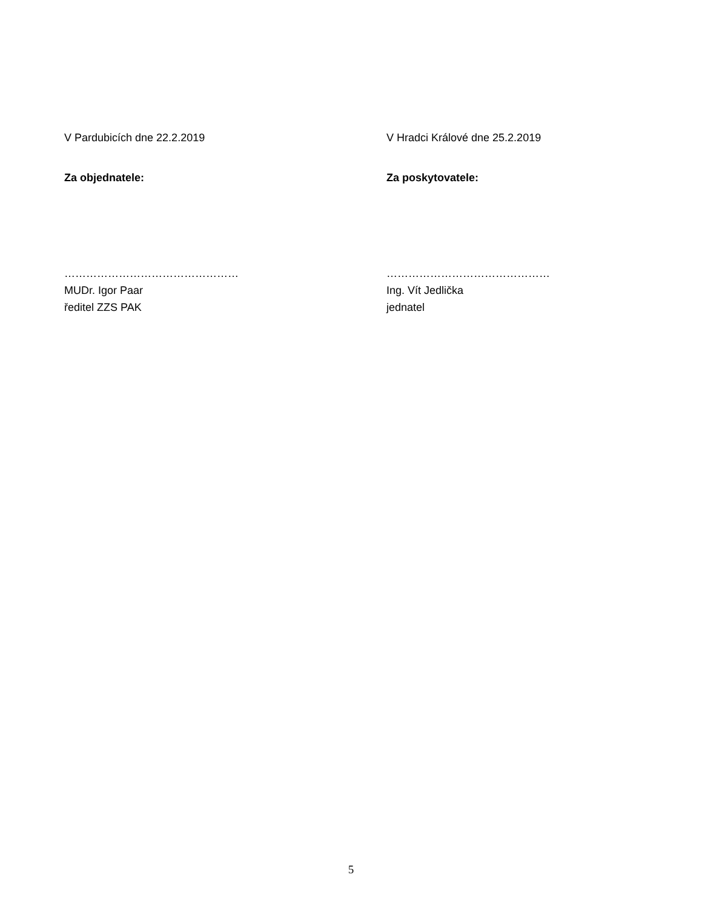V Pardubicích dne 22.2.2019 V Hradci Králové dne 25.2.2019
Za objednatele: Za poskytovatele:
…………………………………………
MUDr. Igor Paar
ředitel ZZS PAK
………………………………………
Ing. Vít Jedlička
jednatel
5